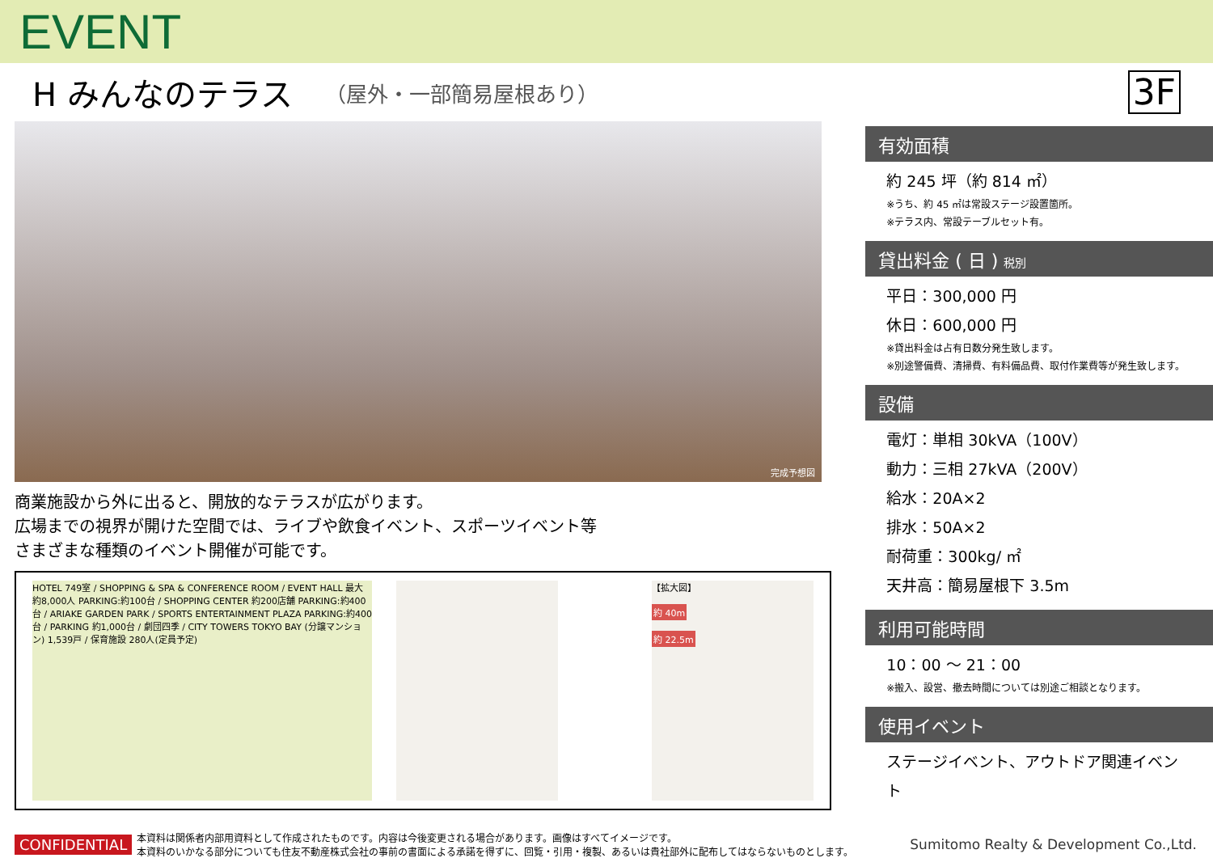EVENT
H みんなのテラス （屋外・一部簡易屋根あり） 3F
完成予想図
商業施設から外に出ると、開放的なテラスが広がります。
広場までの視界が開けた空間では、ライブや飲食イベント、スポーツイベント等
さまざまな種類のイベント開催が可能です。
HOTEL 749室 / SHOPPING & SPA & CONFERENCE ROOM / EVENT HALL 最大約8,000人 PARKING:約100台 / SHOPPING CENTER 約200店舗 PARKING:約400台 / ARIAKE GARDEN PARK / SPORTS ENTERTAINMENT PLAZA PARKING:約400台 / PARKING 約1,000台 / 劇団四季 / CITY TOWERS TOKYO BAY (分譲マンション) 1,539戸 / 保育施設 280人(定員予定)
【拡大図】
約 40m
約 22.5m
有効面積
約 245 坪（約 814 ㎡）
※うち、約 45 ㎡は常設ステージ設置箇所。
※テラス内、常設テーブルセット有。
貸出料金 ( 日 ) 税別
平日：300,000 円
休日：600,000 円
※貸出料金は占有日数分発生致します。
※別途警備費、清掃費、有料備品費、取付作業費等が発生致します。
設備
電灯：単相 30kVA（100V）
動力：三相 27kVA（200V）
給水：20A×2
排水：50A×2
耐荷重：300kg/ ㎡
天井高：簡易屋根下 3.5m
利用可能時間
10：00 ～ 21：00
※搬入、設営、撤去時間については別途ご相談となります。
使用イベント
ステージイベント、アウトドア関連イベント
CONFIDENTIAL 本資料は関係者内部用資料として作成されたものです。内容は今後変更される場合があります。画像はすべてイメージです。
本資料のいかなる部分についても住友不動産株式会社の事前の書面による承諾を得ずに、回覧・引用・複製、あるいは貴社部外に配布してはならないものとします。 Sumitomo Realty & Development Co.,Ltd.